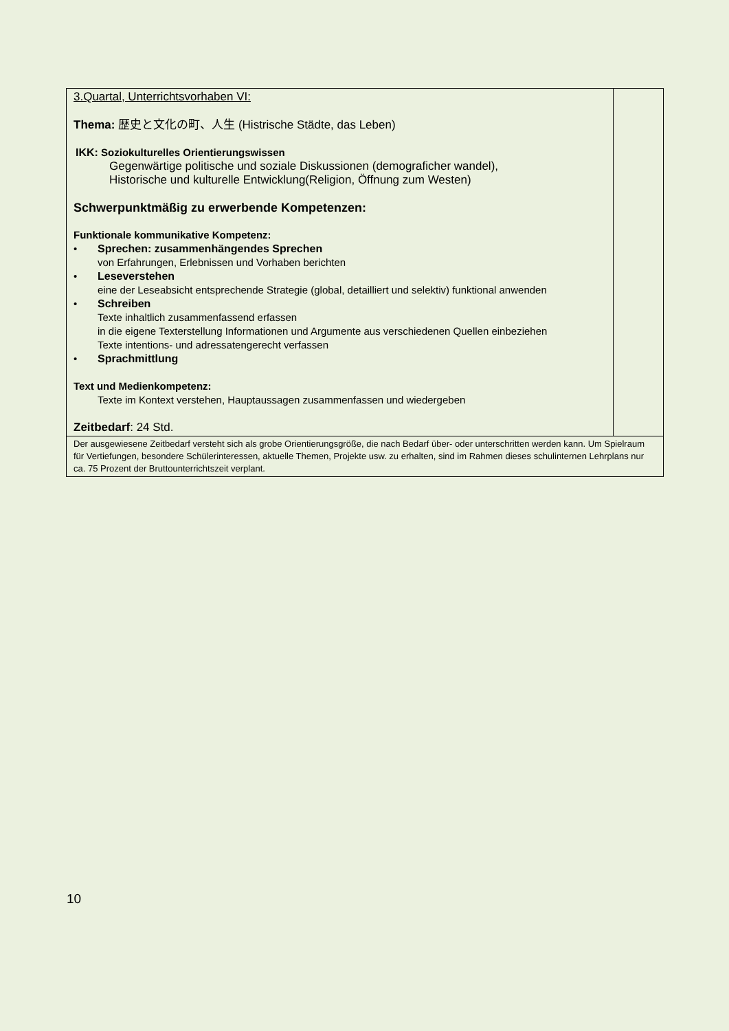| 3.Quartal, Unterrichtsvorhaben VI: Thema: 歴史と文化の町、人生 (Histrische Städte, das Leben) IKK: Soziokulturelles Orientierungswissen Gegenwärtige politische und soziale Diskussionen (demograficher wandel), Historische und kulturelle Entwicklung(Religion, Öffnung zum Westen) Schwerpunktmäßig zu erwerbende Kompetenzen: Funktionale kommunikative Kompetenz: • Sprechen: zusammenhängendes Sprechen von Erfahrungen, Erlebnissen und Vorhaben berichten • Leseverstehen eine der Leseabsicht entsprechende Strategie (global, detailliert und selektiv) funktional anwenden • Schreiben Texte inhaltlich zusammenfassend erfassen in die eigene Texterstellung Informationen und Argumente aus verschiedenen Quellen einbeziehen Texte intentions- und adressatengerecht verfassen • Sprachmittlung Text und Medienkompetenz: Texte im Kontext verstehen, Hauptaussagen zusammenfassen und wiedergeben Zeitbedarf : 24 Std. | |
| Der ausgewiesene Zeitbedarf versteht sich als grobe Orientierungsgröße, die nach Bedarf über- oder unterschritten werden kann. Um Spielraum für Vertiefungen, besondere Schülerinteressen, aktuelle Themen, Projekte usw. zu erhalten, sind im Rahmen dieses schulinternen Lehrplans nur ca. 75 Prozent der Bruttounterrichtszeit verplant. | |
10